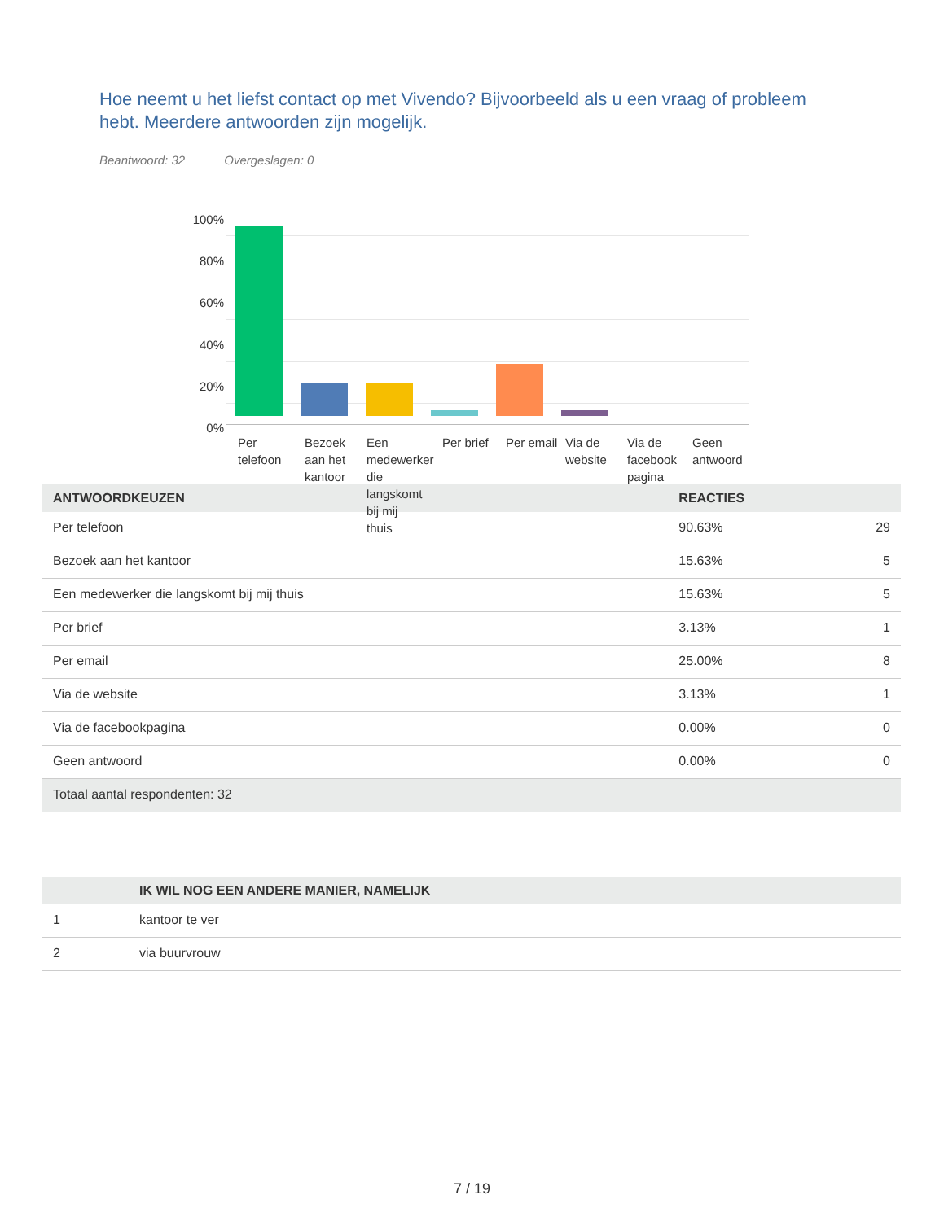Hoe neemt u het liefst contact op met Vivendo? Bijvoorbeeld als u een vraag of probleem hebt. Meerdere antwoorden zijn mogelijk.
Beantwoord: 32 Overgeslagen: 0
100%
80%
60%
40%
20%
0%
Per telefoon
Bezoek aan het kantoor
Een medewerker die langskomt bij mij thuis
Per brief
Per email
Via de website
Via de facebook pagina
Geen antwoord
| ANTWOORDKEUZEN | REACTIES | |
| --- | --- | --- |
| Per telefoon | 90.63% | 29 |
| Bezoek aan het kantoor | 15.63% | 5 |
| Een medewerker die langskomt bij mij thuis | 15.63% | 5 |
| Per brief | 3.13% | 1 |
| Per email | 25.00% | 8 |
| Via de website | 3.13% | 1 |
| Via de facebookpagina | 0.00% | 0 |
| Geen antwoord | 0.00% | 0 |
| Totaal aantal respondenten: 32 | | |
| | IK WIL NOG EEN ANDERE MANIER, NAMELIJK | |
| --- | --- | --- |
| 1 | kantoor te ver | |
| 2 | via buurvrouw | |
7 / 19